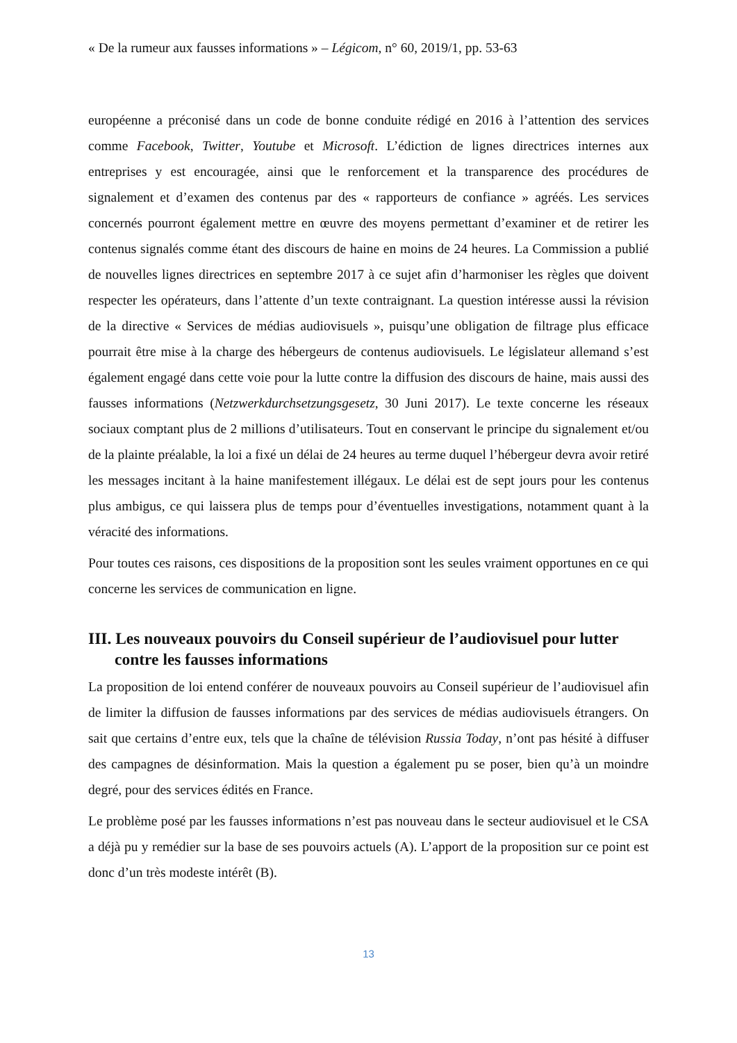« De la rumeur aux fausses informations » – Légicom, n° 60, 2019/1, pp. 53-63
européenne a préconisé dans un code de bonne conduite rédigé en 2016 à l’attention des services comme Facebook, Twitter, Youtube et Microsoft. L’édiction de lignes directrices internes aux entreprises y est encouragée, ainsi que le renforcement et la transparence des procédures de signalement et d’examen des contenus par des « rapporteurs de confiance » agréés. Les services concernés pourront également mettre en œuvre des moyens permettant d’examiner et de retirer les contenus signalés comme étant des discours de haine en moins de 24 heures. La Commission a publié de nouvelles lignes directrices en septembre 2017 à ce sujet afin d’harmoniser les règles que doivent respecter les opérateurs, dans l’attente d’un texte contraignant. La question intéresse aussi la révision de la directive « Services de médias audiovisuels », puisqu’une obligation de filtrage plus efficace pourrait être mise à la charge des hébergeurs de contenus audiovisuels. Le législateur allemand s’est également engagé dans cette voie pour la lutte contre la diffusion des discours de haine, mais aussi des fausses informations (Netzwerkdurchsetzungsgesetz, 30 Juni 2017). Le texte concerne les réseaux sociaux comptant plus de 2 millions d’utilisateurs. Tout en conservant le principe du signalement et/ou de la plainte préalable, la loi a fixé un délai de 24 heures au terme duquel l’hébergeur devra avoir retiré les messages incitant à la haine manifestement illégaux. Le délai est de sept jours pour les contenus plus ambigus, ce qui laissera plus de temps pour d’éventuelles investigations, notamment quant à la véracité des informations.
Pour toutes ces raisons, ces dispositions de la proposition sont les seules vraiment opportunes en ce qui concerne les services de communication en ligne.
III. Les nouveaux pouvoirs du Conseil supérieur de l’audiovisuel pour lutter contre les fausses informations
La proposition de loi entend conférer de nouveaux pouvoirs au Conseil supérieur de l’audiovisuel afin de limiter la diffusion de fausses informations par des services de médias audiovisuels étrangers. On sait que certains d’entre eux, tels que la chaîne de télévision Russia Today, n’ont pas hésité à diffuser des campagnes de désinformation. Mais la question a également pu se poser, bien qu’à un moindre degré, pour des services édités en France.
Le problème posé par les fausses informations n’est pas nouveau dans le secteur audiovisuel et le CSA a déjà pu y remédier sur la base de ses pouvoirs actuels (A). L’apport de la proposition sur ce point est donc d’un très modeste intérêt (B).
13